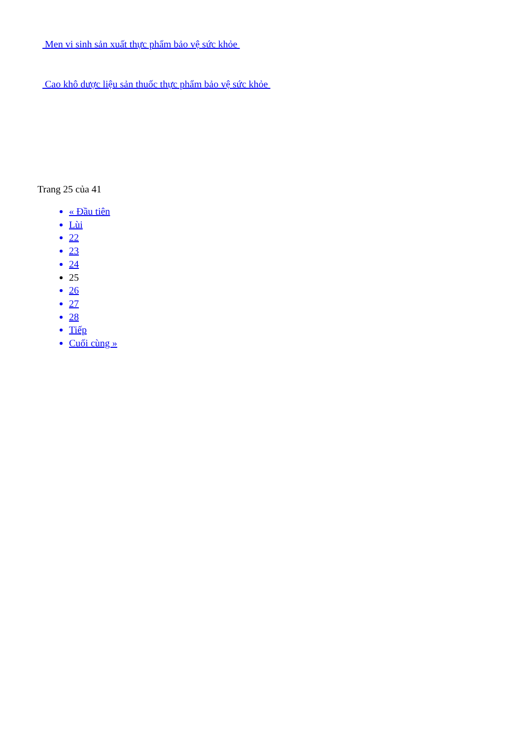Men vi sinh sản xuất thực phẩm bảo vệ sức khỏe
Cao khô dược liệu sản thuốc thực phẩm bảo vệ sức khỏe
Trang 25 của 41
« Đầu tiên
Lùi
22
23
24
25
26
27
28
Tiếp
Cuối cùng »